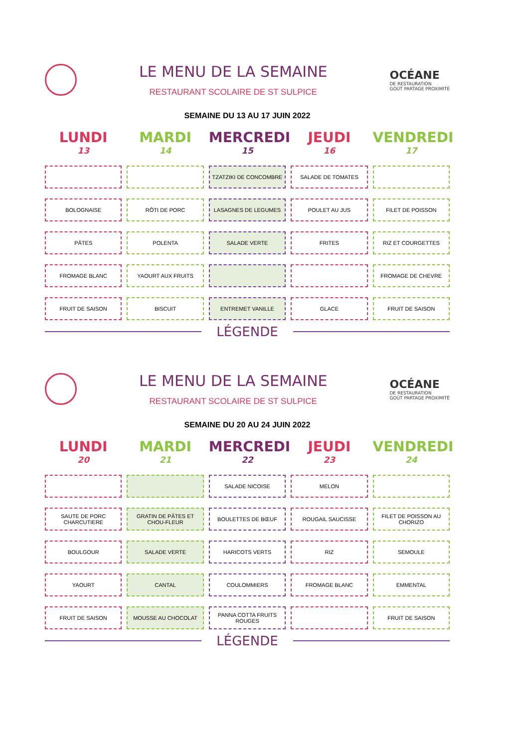LE MENU DE LA SEMAINE
RESTAURANT SCOLAIRE DE ST SULPICE
OCÉANE
DE RESTAURATION
GOÛT PARTAGE PROXIMITÉ
SEMAINE DU 13 AU 17 JUIN 2022
| LUNDI 13 | MARDI 14 | MERCREDI 15 | JEUDI 16 | VENDREDI 17 |
| --- | --- | --- | --- | --- |
| | | TZATZIKI DE CONCOMBRE | SALADE DE TOMATES | |
| BOLOGNAISE | RÔTI DE PORC | LASAGNES DE LEGUMES | POULET AU JUS | FILET DE POISSON |
| PÂTES | POLENTA | SALADE VERTE | FRITES | RIZ ET COURGETTES |
| FROMAGE BLANC | YAOURT AUX FRUITS | | | FROMAGE DE CHEVRE |
| FRUIT DE SAISON | BISCUIT | ENTREMET VANILLE | GLACE | FRUIT DE SAISON |
LÉGENDE
LE MENU DE LA SEMAINE
RESTAURANT SCOLAIRE DE ST SULPICE
OCÉANE
DE RESTAURATION
GOÛT PARTAGE PROXIMITÉ
SEMAINE DU 20 AU 24 JUIN 2022
| LUNDI 20 | MARDI 21 | MERCREDI 22 | JEUDI 23 | VENDREDI 24 |
| --- | --- | --- | --- | --- |
| | | SALADE NICOISE | MELON | |
| SAUTE DE PORC CHARCUTIERE | GRATIN DE PÂTES ET CHOU-FLEUR | BOULETTES DE BŒUF | ROUGAIL SAUCISSE | FILET DE POISSON AU CHORIZO |
| BOULGOUR | SALADE VERTE | HARICOTS VERTS | RIZ | SEMOULE |
| YAOURT | CANTAL | COULOMMIERS | FROMAGE BLANC | EMMENTAL |
| FRUIT DE SAISON | MOUSSE AU CHOCOLAT | PANNA COTTA FRUITS ROUGES | | FRUIT DE SAISON |
LÉGENDE